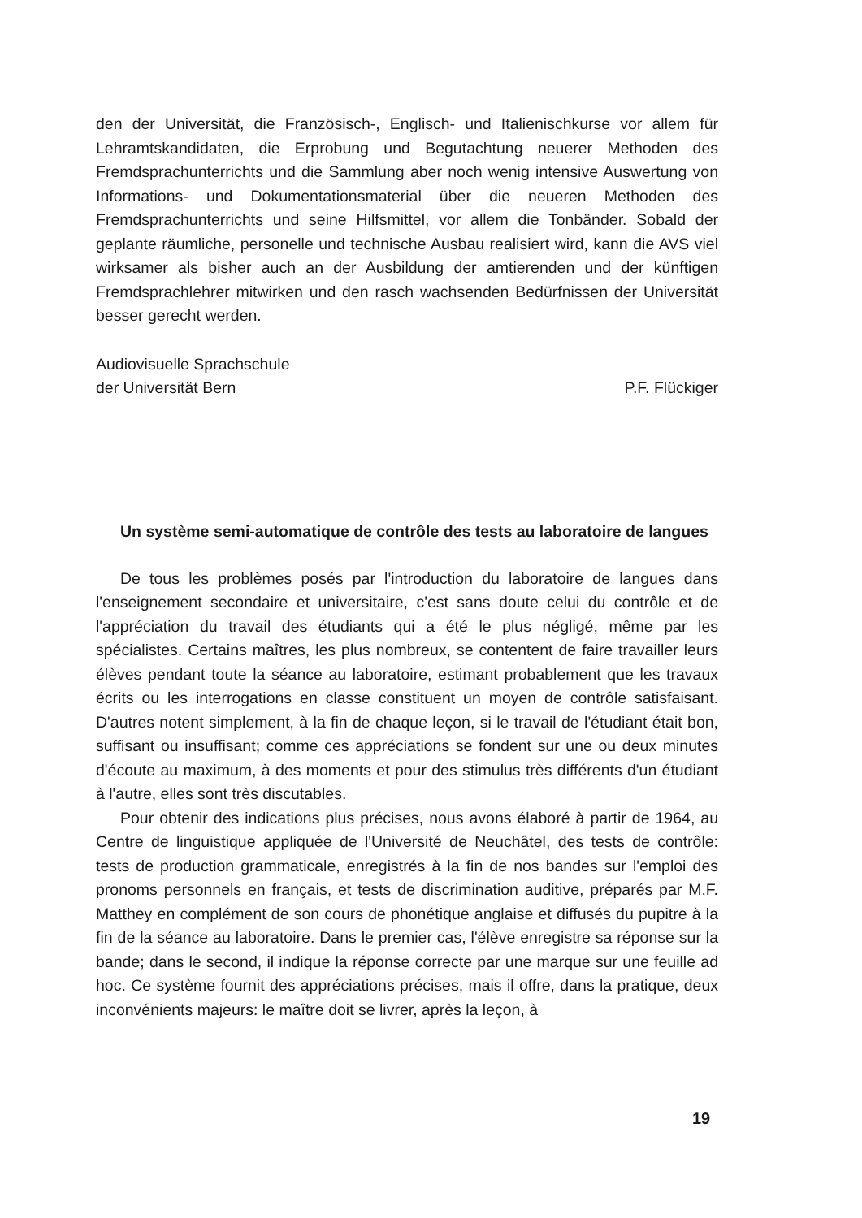den der Universität, die Französisch-, Englisch- und Italienischkurse vor allem für Lehramtskandidaten, die Erprobung und Begutachtung neuerer Methoden des Fremdsprachunterrichts und die Sammlung aber noch wenig intensive Auswertung von Informations- und Dokumentationsmaterial über die neueren Methoden des Fremdsprachunterrichts und seine Hilfsmittel, vor allem die Tonbänder. Sobald der geplante räumliche, personelle und technische Ausbau realisiert wird, kann die AVS viel wirksamer als bisher auch an der Ausbildung der amtierenden und der künftigen Fremdsprachlehrer mitwirken und den rasch wachsenden Bedürfnissen der Universität besser gerecht werden.
Audiovisuelle Sprachschule
der Universität Bern
P.F. Flückiger
Un système semi-automatique de contrôle des tests au laboratoire de langues
De tous les problèmes posés par l'introduction du laboratoire de langues dans l'enseignement secondaire et universitaire, c'est sans doute celui du contrôle et de l'appréciation du travail des étudiants qui a été le plus négligé, même par les spécialistes. Certains maîtres, les plus nombreux, se contentent de faire travailler leurs élèves pendant toute la séance au laboratoire, estimant probablement que les travaux écrits ou les interrogations en classe constituent un moyen de contrôle satisfaisant. D'autres notent simplement, à la fin de chaque leçon, si le travail de l'étudiant était bon, suffisant ou insuffisant; comme ces appréciations se fondent sur une ou deux minutes d'écoute au maximum, à des moments et pour des stimulus très différents d'un étudiant à l'autre, elles sont très discutables.
Pour obtenir des indications plus précises, nous avons élaboré à partir de 1964, au Centre de linguistique appliquée de l'Université de Neuchâtel, des tests de contrôle: tests de production grammaticale, enregistrés à la fin de nos bandes sur l'emploi des pronoms personnels en français, et tests de discrimination auditive, préparés par M.F. Matthey en complément de son cours de phonétique anglaise et diffusés du pupitre à la fin de la séance au laboratoire. Dans le premier cas, l'élève enregistre sa réponse sur la bande; dans le second, il indique la réponse correcte par une marque sur une feuille ad hoc. Ce système fournit des appréciations précises, mais il offre, dans la pratique, deux inconvénients majeurs: le maître doit se livrer, après la leçon, à
19